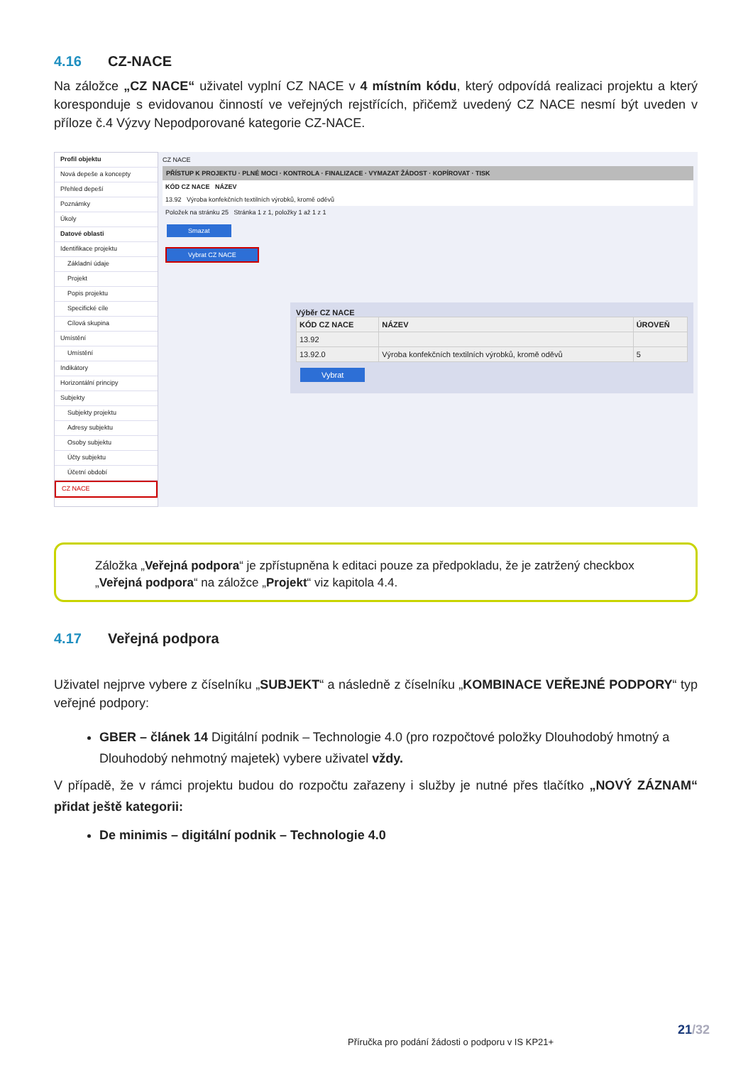4.16 CZ-NACE
Na záložce „CZ NACE“ uživatel vyplní CZ NACE v 4 místním kódu, který odpovídá realizaci projektu a který koresponduje s evidovanou činností ve veřejných rejstřících, přičemž uvedený CZ NACE nesmí být uveden v příloze č.4 Výzvy Nepodporované kategorie CZ-NACE.
Profil objektu
Nová depeše a koncepty
Přehled depeší
Poznámky
Úkoly
Datové oblasti
Identifikace projektu
Základní údaje
Projekt
Popis projektu
Specifické cíle
Cílová skupina
Umístění
Umístění
Indikátory
Horizontální principy
Subjekty
Subjekty projektu
Adresy subjektu
Osoby subjektu
Účty subjektu
Účetní období
CZ NACE
CZ NACE
PŘÍSTUP K PROJEKTU · PLNÉ MOCI · KONTROLA · FINALIZACE · VYMAZAT ŽÁDOST · KOPÍROVAT · TISK
KÓD CZ NACE NÁZEV
13.92 Výroba konfekčních textilních výrobků, kromě oděvů
Položek na stránku 25 Stránka 1 z 1, položky 1 až 1 z 1
Smazat
Vybrat CZ NACE
Výběr CZ NACE
| KÓD CZ NACE | NÁZEV | ÚROVEŇ |
| --- | --- | --- |
| 13.92 | | |
| 13.92.0 | Výroba konfekčních textilních výrobků, kromě oděvů | 5 |
Vybrat
Záložka „Veřejná podpora“ je zpřístupněna k editaci pouze za předpokladu, že je zatržený checkbox „Veřejná podpora“ na záložce „Projekt“ viz kapitola 4.4.
4.17 Veřejná podpora
Uživatel nejprve vybere z číselníku „SUBJEKT“ a následně z číselníku „KOMBINACE VEŘEJNÉ PODPORY“ typ veřejné podpory:
GBER – článek 14 Digitální podnik – Technologie 4.0 (pro rozpočtové položky Dlouhodobý hmotný a Dlouhodobý nehmotný majetek) vybere uživatel vždy.
V případě, že v rámci projektu budou do rozpočtu zařazeny i služby je nutné přes tlačítko „NOVÝ ZÁZNAM“ přidat ještě kategorii:
De minimis – digitální podnik – Technologie 4.0
21/32
Příručka pro podání žádosti o podporu v IS KP21+